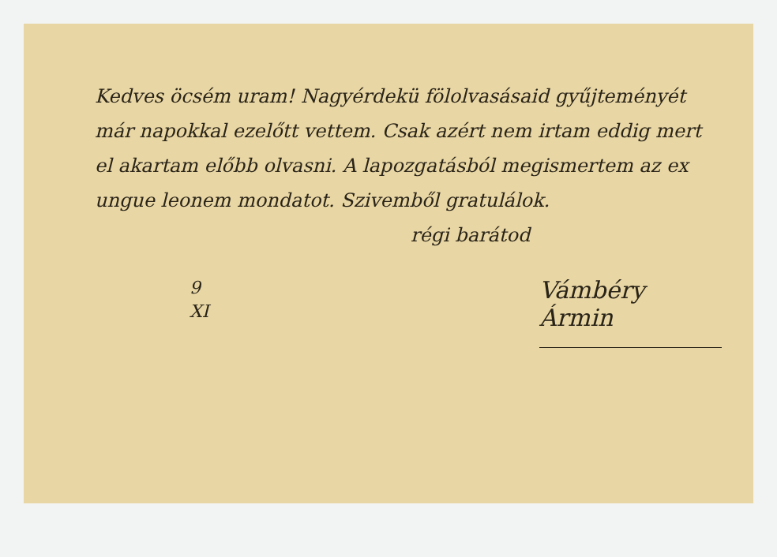Kedves öcsém uram! Nagyérdekü fölolvasásaid gyűjteményét már napokkal ezelőtt vettem. Csak azért nem irtam eddig mert el akartam előbb olvasni. A lapozgatásból megismertem az ex ungue leonem mondatot. Szivemből gratulálok.
régi barátod
9
XI
Vámbéry Ármin